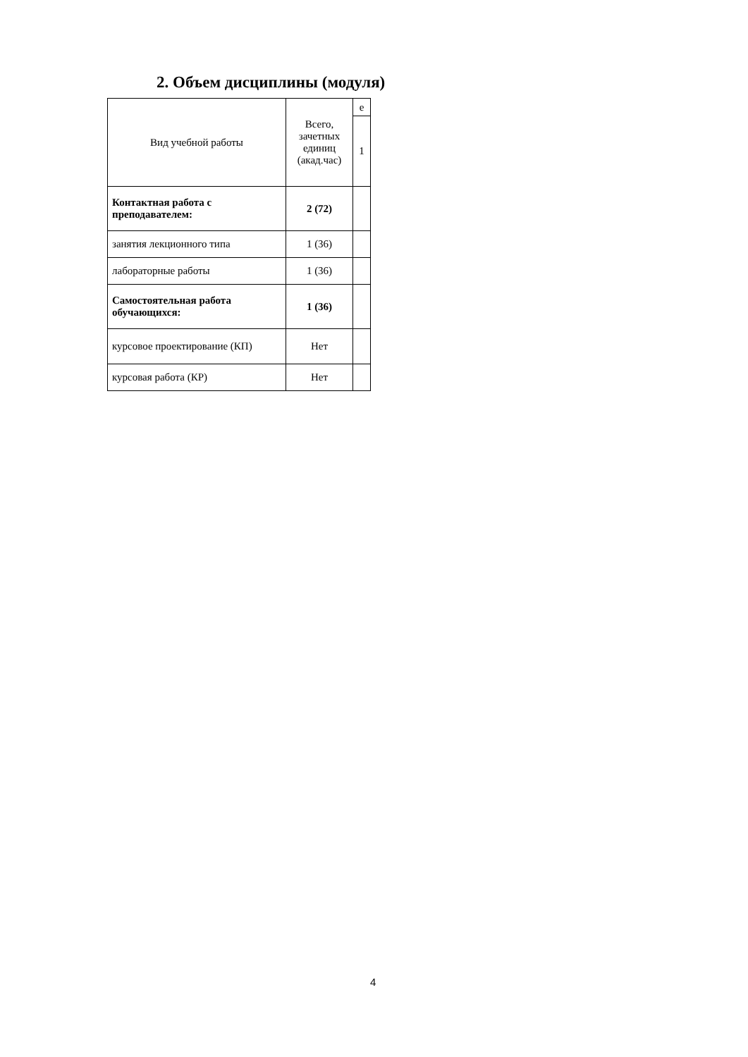2. Объем дисциплины (модуля)
| Вид учебной работы | Всего, зачетных единиц (акад.час) | е |
| --- | --- | --- |
| | | 1 |
| Контактная работа с преподавателем: | 2 (72) | |
| занятия лекционного типа | 1 (36) | |
| лабораторные работы | 1 (36) | |
| Самостоятельная работа обучающихся: | 1 (36) | |
| курсовое проектирование (КП) | Нет | |
| курсовая работа (КР) | Нет | |
4